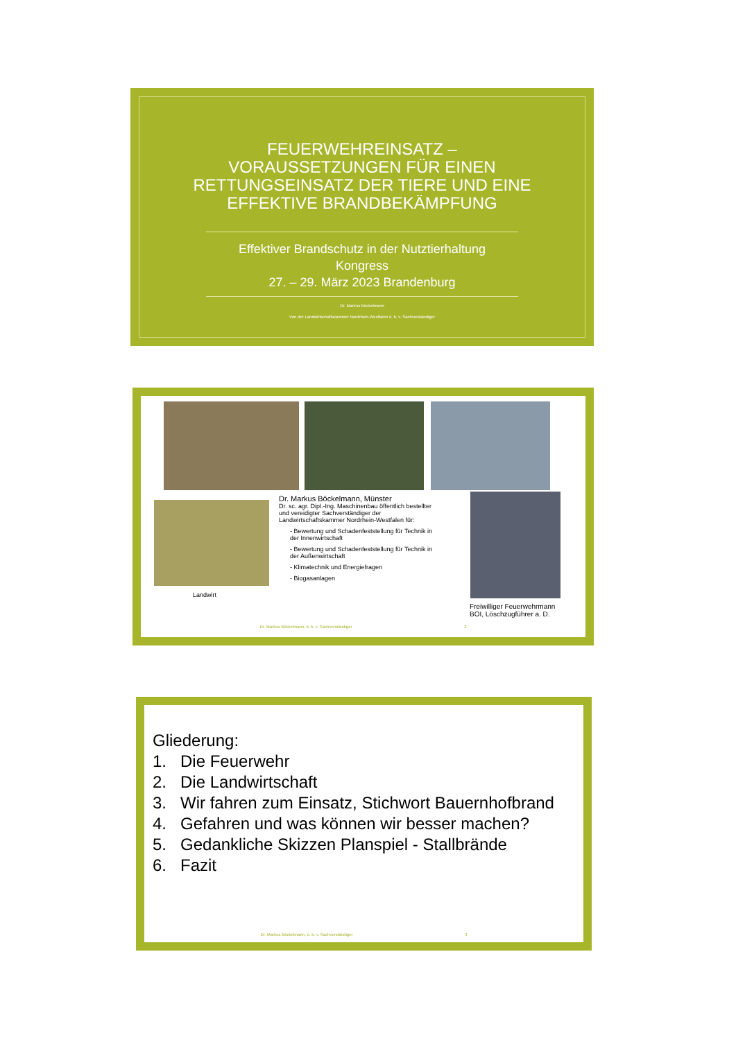FEUERWEHREINSATZ –
VORAUSSETZUNGEN FÜR EINEN
RETTUNGSEINSATZ DER TIERE UND EINE
EFFEKTIVE BRANDBEKÄMPFUNG
Effektiver Brandschutz in der Nutztierhaltung
Kongress
27. – 29. März 2023 Brandenburg
Dr. Markus Böckelmann
Von der Landwirtschaftskammer Nordrhein-Westfalen ö. b. v. Sachverständiger
Landwirt
Dr. Markus Böckelmann, Münster
Dr. sc. agr. Dipl.-Ing. Maschinenbau öffentlich bestellter und vereidigter Sachverständiger der Landwirtschaftskammer Nordrhein-Westfalen für:
- Bewertung und Schadenfeststellung für Technik in der Innenwirtschaft
- Bewertung und Schadenfeststellung für Technik in der Außenwirtschaft
- Klimatechnik und Energiefragen
- Biogasanlagen
Freiwilliger Feuerwehrmann
BOI, Löschzugführer a. D.
Dr. Markus Böckelmann, ö. b. v. Sachverständiger 2
Gliederung:
1. Die Feuerwehr
2. Die Landwirtschaft
3. Wir fahren zum Einsatz, Stichwort Bauernhofbrand
4. Gefahren und was können wir besser machen?
5. Gedankliche Skizzen Planspiel - Stallbrände
6. Fazit
Dr. Markus Böckelmann, ö. b. v. Sachverständiger 3